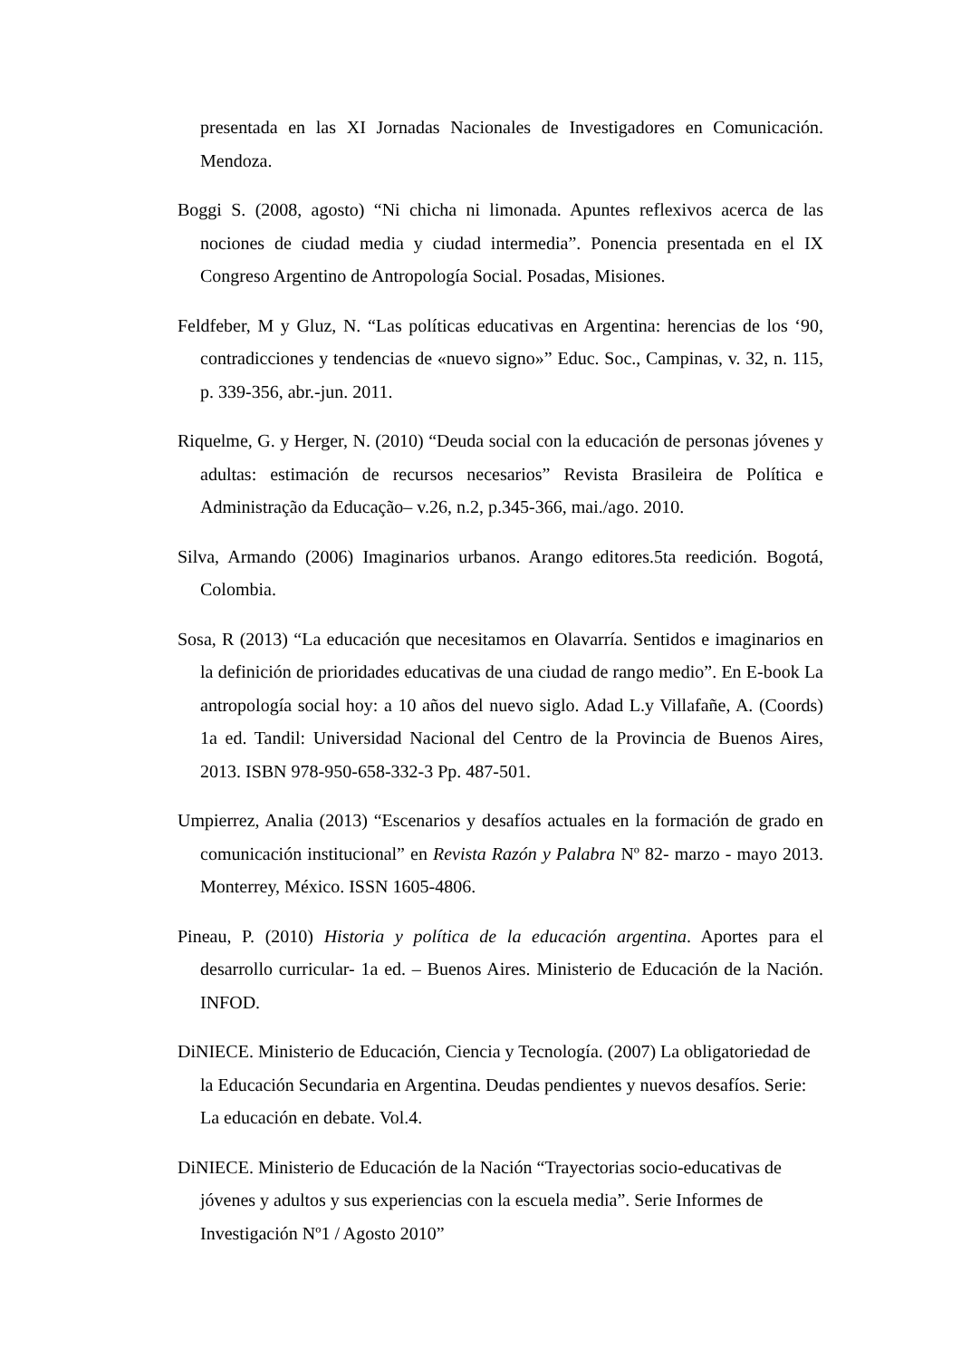presentada en las XI Jornadas Nacionales de Investigadores en Comunicación. Mendoza.
Boggi S. (2008, agosto) “Ni chicha ni limonada. Apuntes reflexivos acerca de las nociones de ciudad media y ciudad intermedia”. Ponencia presentada en el IX Congreso Argentino de Antropología Social. Posadas, Misiones.
Feldfeber, M y Gluz, N. “Las políticas educativas en Argentina: herencias de los ‘90, contradicciones y tendencias de «nuevo signo»” Educ. Soc., Campinas, v. 32, n. 115, p. 339-356, abr.-jun. 2011.
Riquelme, G. y Herger, N. (2010) “Deuda social con la educación de personas jóvenes y adultas: estimación de recursos necesarios” Revista Brasileira de Política e Administração da Educação– v.26, n.2, p.345-366, mai./ago. 2010.
Silva, Armando (2006) Imaginarios urbanos. Arango editores.5ta reedición. Bogotá, Colombia.
Sosa, R (2013) “La educación que necesitamos en Olavarría. Sentidos e imaginarios en la definición de prioridades educativas de una ciudad de rango medio”. En E-book La antropología social hoy: a 10 años del nuevo siglo. Adad L.y Villafañe, A. (Coords) 1a ed. Tandil: Universidad Nacional del Centro de la Provincia de Buenos Aires, 2013. ISBN 978-950-658-332-3 Pp. 487-501.
Umpierrez, Analia (2013) “Escenarios y desafíos actuales en la formación de grado en comunicación institucional” en Revista Razón y Palabra Nº 82- marzo - mayo 2013. Monterrey, México. ISSN 1605-4806.
Pineau, P. (2010) Historia y política de la educación argentina. Aportes para el desarrollo curricular- 1a ed. – Buenos Aires. Ministerio de Educación de la Nación. INFOD.
DiNIECE. Ministerio de Educación, Ciencia y Tecnología. (2007) La obligatoriedad de la Educación Secundaria en Argentina. Deudas pendientes y nuevos desafíos. Serie: La educación en debate. Vol.4.
DiNIECE. Ministerio de Educación de la Nación “Trayectorias socio-educativas de jóvenes y adultos y sus experiencias con la escuela media”. Serie Informes de Investigación Nº1 / Agosto 2010”